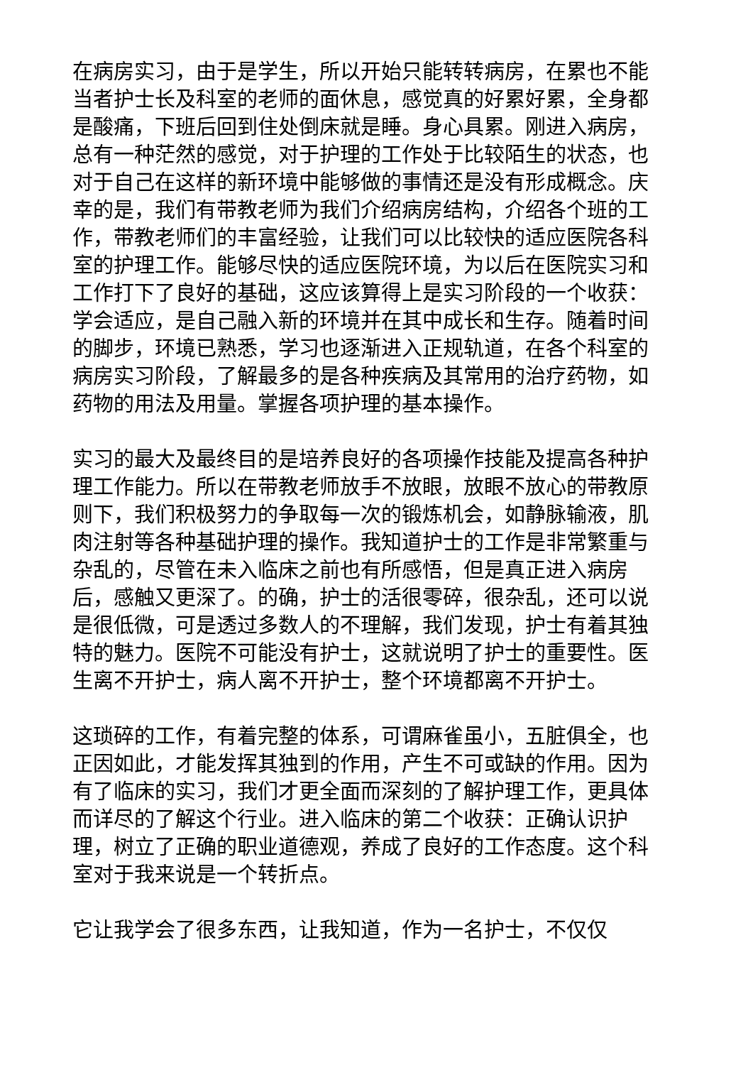在病房实习，由于是学生，所以开始只能转转病房，在累也不能当者护士长及科室的老师的面休息，感觉真的好累好累，全身都是酸痛，下班后回到住处倒床就是睡。身心具累。刚进入病房，总有一种茫然的感觉，对于护理的工作处于比较陌生的状态，也对于自己在这样的新环境中能够做的事情还是没有形成概念。庆幸的是，我们有带教老师为我们介绍病房结构，介绍各个班的工作，带教老师们的丰富经验，让我们可以比较快的适应医院各科室的护理工作。能够尽快的适应医院环境，为以后在医院实习和工作打下了良好的基础，这应该算得上是实习阶段的一个收获：学会适应，是自己融入新的环境并在其中成长和生存。随着时间的脚步，环境已熟悉，学习也逐渐进入正规轨道，在各个科室的病房实习阶段，了解最多的是各种疾病及其常用的治疗药物，如药物的用法及用量。掌握各项护理的基本操作。
实习的最大及最终目的是培养良好的各项操作技能及提高各种护理工作能力。所以在带教老师放手不放眼，放眼不放心的带教原则下，我们积极努力的争取每一次的锻炼机会，如静脉输液，肌肉注射等各种基础护理的操作。我知道护士的工作是非常繁重与杂乱的，尽管在未入临床之前也有所感悟，但是真正进入病房后，感触又更深了。的确，护士的活很零碎，很杂乱，还可以说是很低微，可是透过多数人的不理解，我们发现，护士有着其独特的魅力。医院不可能没有护士，这就说明了护士的重要性。医生离不开护士，病人离不开护士，整个环境都离不开护士。
这琐碎的工作，有着完整的体系，可谓麻雀虽小，五脏俱全，也正因如此，才能发挥其独到的作用，产生不可或缺的作用。因为有了临床的实习，我们才更全面而深刻的了解护理工作，更具体而详尽的了解这个行业。进入临床的第二个收获：正确认识护理，树立了正确的职业道德观，养成了良好的工作态度。这个科室对于我来说是一个转折点。
它让我学会了很多东西，让我知道，作为一名护士，不仅仅